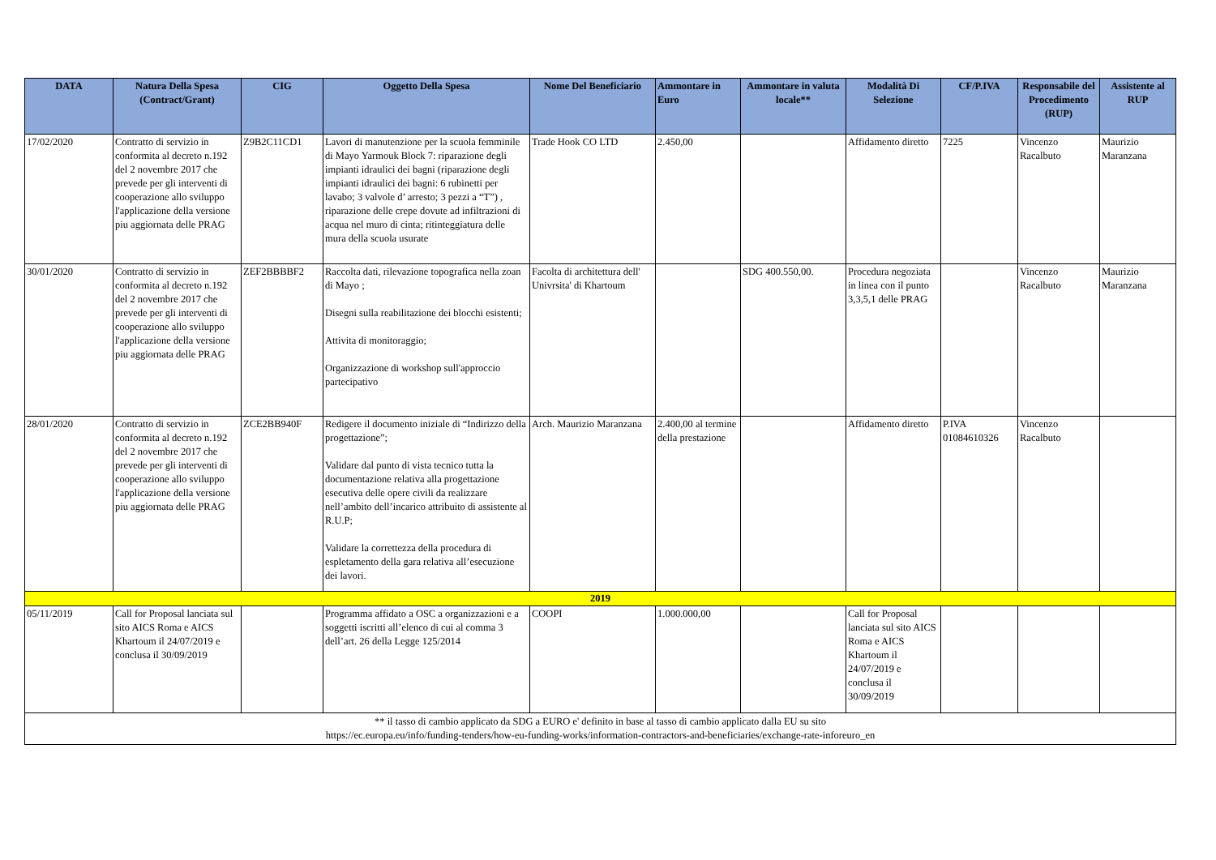| DATA | Natura Della Spesa (Contract/Grant) | CIG | Oggetto Della Spesa | Nome Del Beneficiario | Ammontare in Euro | Ammontare in valuta locale** | Modalità Di Selezione | CF/P.IVA | Responsabile del Procedimento (RUP) | Assistente al RUP |
| --- | --- | --- | --- | --- | --- | --- | --- | --- | --- | --- |
| 17/02/2020 | Contratto di servizio in conformita al decreto n.192 del 2 novembre 2017 che prevede per gli interventi di cooperazione allo sviluppo l'applicazione della versione piu aggiornata delle PRAG | Z9B2C11CD1 | Lavori di manutenzione per la scuola femminile di Mayo Yarmouk Block 7: riparazione degli impianti idraulici dei bagni (riparazione degli impianti idraulici dei bagni: 6 rubinetti per lavabo; 3 valvole d’ arresto; 3 pezzi a “T”) , riparazione delle crepe dovute ad infiltrazioni di acqua nel muro di cinta; ritinteggiatura delle mura della scuola usurate | Trade Hook CO LTD | 2.450,00 | | Affidamento diretto | 7225 | Vincenzo Racalbuto | Maurizio Maranzana |
| 30/01/2020 | Contratto di servizio in conformita al decreto n.192 del 2 novembre 2017 che prevede per gli interventi di cooperazione allo sviluppo l'applicazione della versione piu aggiornata delle PRAG | ZEF2BBBBF2 | Raccolta dati, rilevazione topografica nella zoan di Mayo ; Disegni sulla reabilitazione dei blocchi esistenti; Attivita di monitoraggio; Organizzazione di workshop sull'approccio partecipativo | Facolta di architettura dell' Univrsita' di Khartoum | | SDG 400.550,00. | Procedura negoziata in linea con il punto 3,3,5,1 delle PRAG | | Vincenzo Racalbuto | Maurizio Maranzana |
| 28/01/2020 | Contratto di servizio in conformita al decreto n.192 del 2 novembre 2017 che prevede per gli interventi di cooperazione allo sviluppo l'applicazione della versione piu aggiornata delle PRAG | ZCE2BB940F | Redigere il documento iniziale di “Indirizzo della progettazione”; Validare dal punto di vista tecnico tutta la documentazione relativa alla progettazione esecutiva delle opere civili da realizzare nell’ambito dell’incarico attribuito di assistente al R.U.P; Validare la correttezza della procedura di espletamento della gara relativa all’esecuzione dei lavori. | Arch. Maurizio Maranzana | 2.400,00 al termine della prestazione | | Affidamento diretto | P.IVA 01084610326 | Vincenzo Racalbuto | |
| 2019 | | | | | | | | | | |
| 05/11/2019 | Call for Proposal lanciata sul sito AICS Roma e AICS Khartoum il 24/07/2019 e conclusa il 30/09/2019 | | Programma affidato a OSC a organizzazioni e a soggetti iscritti all’elenco di cui al comma 3 dell’art. 26 della Legge 125/2014 | COOPI | 1.000.000,00 | | Call for Proposal lanciata sul sito AICS Roma e AICS Khartoum il 24/07/2019 e conclusa il 30/09/2019 | | | |
| ** il tasso di cambio applicato da SDG a EURO e' definito in base al tasso di cambio applicato dalla EU su sito https://ec.europa.eu/info/funding-tenders/how-eu-funding-works/information-contractors-and-beneficiaries/exchange-rate-inforeuro_en | | | | | | | | | | |